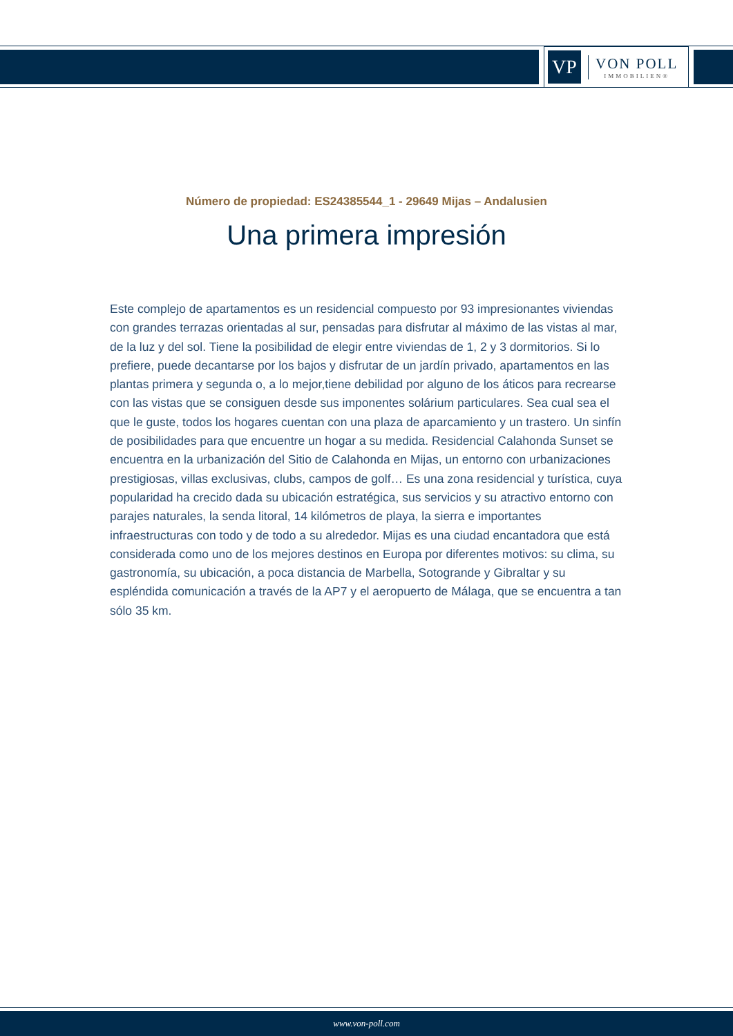VP
VON POLL
IMMOBILIEN®
Número de propiedad: ES24385544_1 - 29649 Mijas – Andalusien
Una primera impresión
Este complejo de apartamentos es un residencial compuesto por 93 impresionantes viviendas con grandes terrazas orientadas al sur, pensadas para disfrutar al máximo de las vistas al mar, de la luz y del sol. Tiene la posibilidad de elegir entre viviendas de 1, 2 y 3 dormitorios. Si lo prefiere, puede decantarse por los bajos y disfrutar de un jardín privado, apartamentos en las plantas primera y segunda o, a lo mejor,tiene debilidad por alguno de los áticos para recrearse con las vistas que se consiguen desde sus imponentes solárium particulares. Sea cual sea el que le guste, todos los hogares cuentan con una plaza de aparcamiento y un trastero. Un sinfín de posibilidades para que encuentre un hogar a su medida. Residencial Calahonda Sunset se encuentra en la urbanización del Sitio de Calahonda en Mijas, un entorno con urbanizaciones prestigiosas, villas exclusivas, clubs, campos de golf… Es una zona residencial y turística, cuya popularidad ha crecido dada su ubicación estratégica, sus servicios y su atractivo entorno con parajes naturales, la senda litoral, 14 kilómetros de playa, la sierra e importantes infraestructuras con todo y de todo a su alrededor. Mijas es una ciudad encantadora que está considerada como uno de los mejores destinos en Europa por diferentes motivos: su clima, su gastronomía, su ubicación, a poca distancia de Marbella, Sotogrande y Gibraltar y su espléndida comunicación a través de la AP7 y el aeropuerto de Málaga, que se encuentra a tan sólo 35 km.
www.von-poll.com